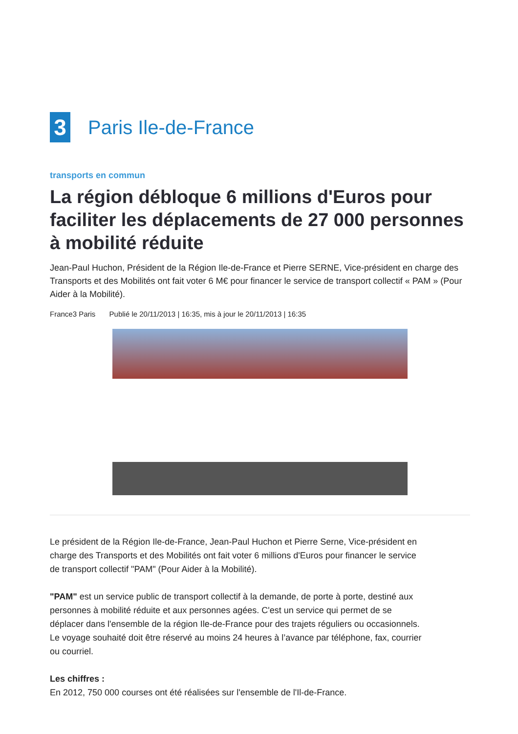3
Paris Ile-de-France
transports en commun
La région débloque 6 millions d'Euros pour faciliter les déplacements de 27 000 personnes à mobilité réduite
Jean-Paul Huchon, Président de la Région Ile-de-France et Pierre SERNE, Vice-président en charge des Transports et des Mobilités ont fait voter 6 M€ pour financer le service de transport collectif « PAM » (Pour Aider à la Mobilité).
France3 Paris Publié le 20/11/2013 | 16:35, mis à jour le 20/11/2013 | 16:35
Le président de la Région Ile-de-France, Jean-Paul Huchon et Pierre Serne, Vice-président en charge des Transports et des Mobilités ont fait voter 6 millions d'Euros pour financer le service de transport collectif "PAM" (Pour Aider à la Mobilité).
"PAM" est un service public de transport collectif à la demande, de porte à porte, destiné aux personnes à mobilité réduite et aux personnes agées. C'est un service qui permet de se déplacer dans l'ensemble de la région Ile-de-France pour des trajets réguliers ou occasionnels. Le voyage souhaité doit être réservé au moins 24 heures à l’avance par téléphone, fax, courrier ou courriel.
Les chiffres :
En 2012, 750 000 courses ont été réalisées sur l'ensemble de l'Il-de-France.